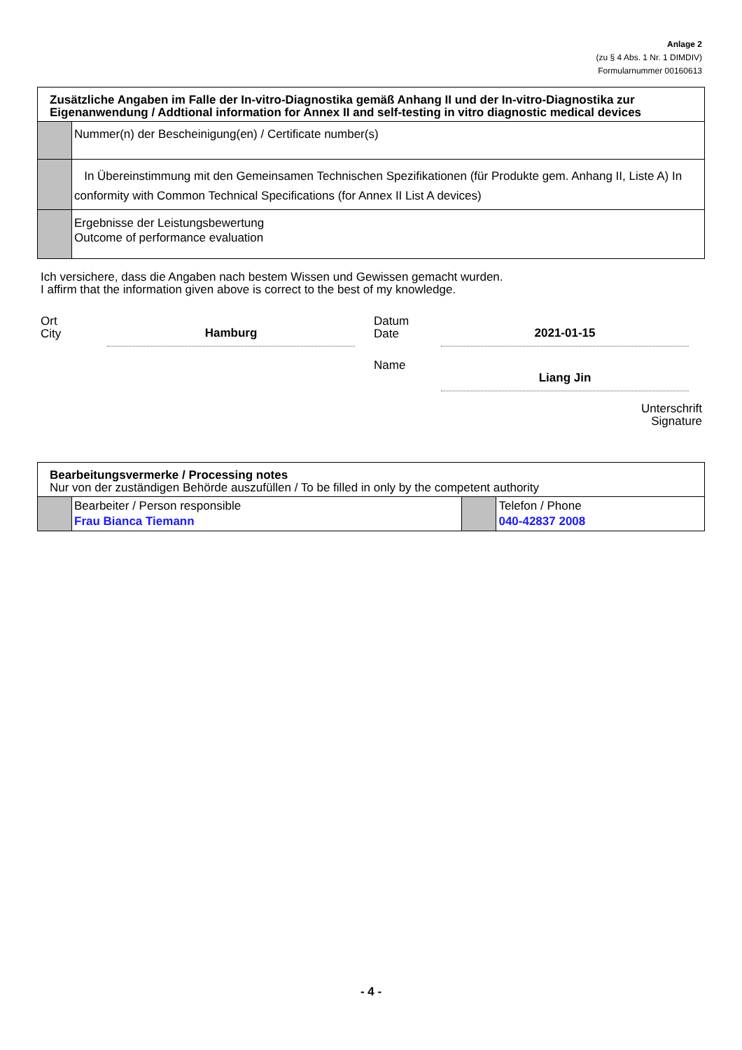Anlage 2
(zu § 4 Abs. 1 Nr. 1 DIMDIV)
Formularnummer 00160613
| Zusätzliche Angaben im Falle der In-vitro-Diagnostika gemäß Anhang II und der In-vitro-Diagnostika zur Eigenanwendung / Addtional information for Annex II and self-testing in vitro diagnostic medical devices | |
| | Nummer(n) der Bescheinigung(en) / Certificate number(s) |
| | In Übereinstimmung mit den Gemeinsamen Technischen Spezifikationen (für Produkte gem. Anhang II, Liste A) In conformity with Common Technical Specifications (for Annex II List A devices) |
| | Ergebnisse der Leistungsbewertung Outcome of performance evaluation |
Ich versichere, dass die Angaben nach bestem Wissen und Gewissen gemacht wurden.
I affirm that the information given above is correct to the best of my knowledge.
Ort
City
Hamburg
Datum
Date
2021-01-15
Name
Liang Jin
Unterschrift
Signature
| Bearbeitungsvermerke / Processing notes Nur von der zuständigen Behörde auszufüllen / To be filled in only by the competent authority | | | |
| | Bearbeiter / Person responsible Frau Bianca Tiemann | | Telefon / Phone 040-42837 2008 |
- 4 -